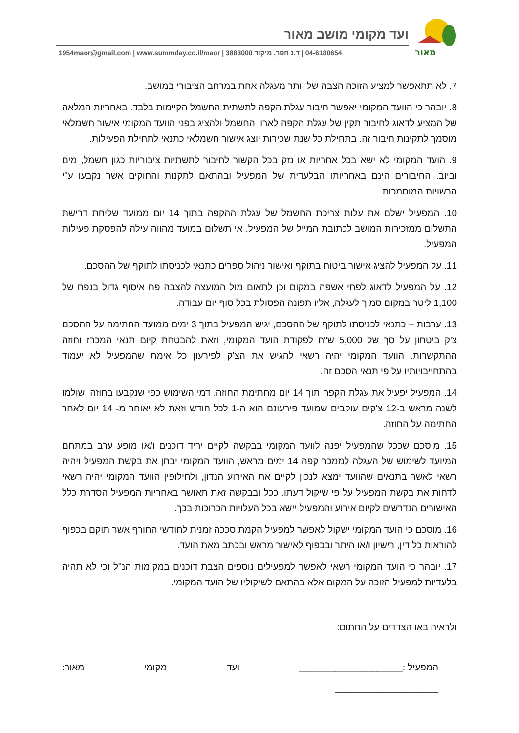מאור
ועד מקומי מושב מאור
1954maor@gmail.com | www.summday.co.il/maor | ד.נ חפר, מיקוד 3883000 | 04-6180654
7. לא תתאפשר למציע הזוכה הצבה של יותר מעגלה אחת במרחב הציבורי במושב.
8. יובהר כי הוועד המקומי יאפשר חיבור עגלת הקפה לתשתית החשמל הקיימות בלבד. באחריות המלאה של המציע לדאוג לחיבור תקין של עגלת הקפה לארון החשמל ולהציג בפני הוועד המקומי אישור חשמלאי מוסמך לתקינות חיבור זה. בתחילת כל שנת שכירות יוצג אישור חשמלאי כתנאי לתחילת הפעילות.
9. הועד המקומי לא ישא בכל אחריות או נזק בכל הקשור לחיבור לתשתיות ציבוריות כגון חשמל, מים וביוב. החיבורים הינם באחריותו הבלעדית של המפעיל ובהתאם לתקנות והחוקים אשר נקבעו ע"י הרשויות המוסמכות.
10. המפעיל ישלם את עלות צריכת החשמל של עגלת ההקפה בתוך 14 יום ממועד שליחת דרישת התשלום ממזכירות המושב לכתובת המייל של המפעיל. אי תשלום במועד מהווה עילה להפסקת פעילות המפעיל.
11. על המפעיל להציג אישור ביטוח בתוקף ואישור ניהול ספרים כתנאי לכניסתו לתוקף של ההסכם.
12. על המפעיל לדאוג לפחי אשפה במקום וכן לתאום מול המועצה להצבה פח איסוף גדול בנפח של 1,100 ליטר במקום סמוך לעגלה, אליו תפונה הפסולת בכל סוף יום עבודה.
13. ערבות – כתנאי לכניסתו לתוקף של ההסכם, יגיש המפעיל בתוך 3 ימים ממועד החתימה על ההסכם צ'ק ביטחון על סך של 5,000 ש"ח לפקודת הועד המקומי, וזאת להבטחת קיום תנאי המכרז וחוזה ההתקשרות. הוועד המקומי יהיה רשאי להגיש את הצ'ק לפירעון כל אימת שהמפעיל לא יעמוד בהתחייבויותיו על פי תנאי הסכם זה.
14. המפעיל יפעיל את עגלת הקפה תוך 14 יום מחתימת החוזה. דמי השימוש כפי שנקבעו בחוזה ישולמו לשנה מראש ב-12 צ'קים עוקבים שמועד פירעונם הוא ה-1 לכל חודש וזאת לא יאוחר מ- 14 יום לאחר החתימה על החוזה.
15. מוסכם שככל שהמפעיל יפנה לוועד המקומי בבקשה לקיים יריד דוכנים ו/או מופע ערב במתחם המיועד לשימוש של העגלה לממכר קפה 14 ימים מראש, הוועד המקומי יבחן את בקשת המפעיל ויהיה רשאי לאשר בתנאים שהוועד ימצא לנכון לקיים את האירוע הנדון, ולחילופין הוועד המקומי יהיה רשאי לדחות את בקשת המפעיל על פי שיקול דעתו. ככל ובבקשה זאת תאושר באחריות המפעיל הסדרת כלל האישורים הנדרשים לקיום אירוע והמפעיל יישא בכל העלויות הכרוכות בכך.
16. מוסכם כי הועד המקומי ישקול לאפשר למפעיל הקמת סככה זמנית לחודשי החורף אשר תוקם בכפוף להוראות כל דין, רישיון ו/או היתר ובכפוף לאישור מראש ובכתב מאת הועד.
17. יובהר כי הועד המקומי רשאי לאפשר למפעילים נוספים הצבת דוכנים במקומות הנ"ל וכי לא תהיה בלעדיות למפעיל הזוכה על המקום אלא בהתאם לשיקוליו של הועד המקומי.
ולראיה באו הצדדים על החתום:
המפעיל :____________________ ועד מקומי מאור:
____________________